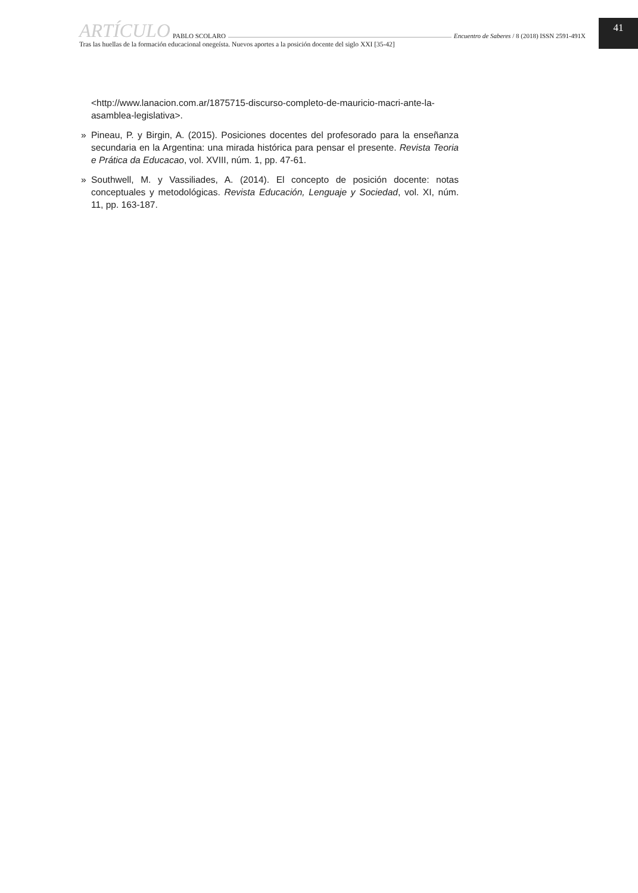ARTÍCULO PABLO SCOLARO Encuentro de Saberes / 8 (2018) ISSN 2591-491X
Tras las huellas de la formación educacional onegeísta. Nuevos aportes a la posición docente del siglo XXI [35-42]
41
<http://www.lanacion.com.ar/1875715-discurso-completo-de-mauricio-macri-ante-la-asamblea-legislativa>.
» Pineau, P. y Birgin, A. (2015). Posiciones docentes del profesorado para la enseñanza secundaria en la Argentina: una mirada histórica para pensar el presente. Revista Teoria e Prática da Educacao, vol. XVIII, núm. 1, pp. 47-61.
» Southwell, M. y Vassiliades, A. (2014). El concepto de posición docente: notas conceptuales y metodológicas. Revista Educación, Lenguaje y Sociedad, vol. XI, núm. 11, pp. 163-187.